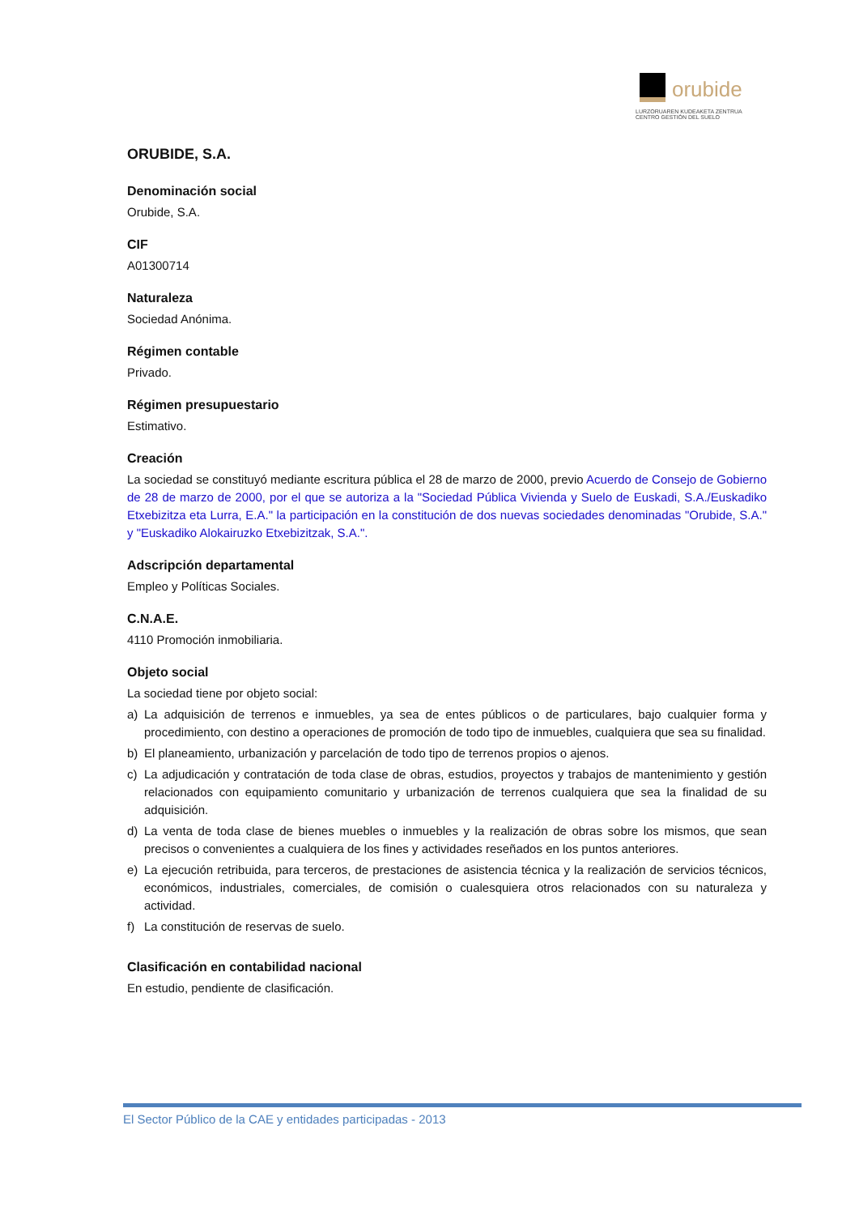orubide
LURZORUAREN KUDEAKETA ZENTRUA
CENTRO GESTIÓN DEL SUELO
ORUBIDE, S.A.
Denominación social
Orubide, S.A.
CIF
A01300714
Naturaleza
Sociedad Anónima.
Régimen contable
Privado.
Régimen presupuestario
Estimativo.
Creación
La sociedad se constituyó mediante escritura pública el 28 de marzo de 2000, previo Acuerdo de Consejo de Gobierno de 28 de marzo de 2000, por el que se autoriza a la "Sociedad Pública Vivienda y Suelo de Euskadi, S.A./Euskadiko Etxebizitza eta Lurra, E.A." la participación en la constitución de dos nuevas sociedades denominadas "Orubide, S.A." y "Euskadiko Alokairuzko Etxebizitzak, S.A.".
Adscripción departamental
Empleo y Políticas Sociales.
C.N.A.E.
4110 Promoción inmobiliaria.
Objeto social
La sociedad tiene por objeto social:
a) La adquisición de terrenos e inmuebles, ya sea de entes públicos o de particulares, bajo cualquier forma y procedimiento, con destino a operaciones de promoción de todo tipo de inmuebles, cualquiera que sea su finalidad.
b) El planeamiento, urbanización y parcelación de todo tipo de terrenos propios o ajenos.
c) La adjudicación y contratación de toda clase de obras, estudios, proyectos y trabajos de mantenimiento y gestión relacionados con equipamiento comunitario y urbanización de terrenos cualquiera que sea la finalidad de su adquisición.
d) La venta de toda clase de bienes muebles o inmuebles y la realización de obras sobre los mismos, que sean precisos o convenientes a cualquiera de los fines y actividades reseñados en los puntos anteriores.
e) La ejecución retribuida, para terceros, de prestaciones de asistencia técnica y la realización de servicios técnicos, económicos, industriales, comerciales, de comisión o cualesquiera otros relacionados con su naturaleza y actividad.
f) La constitución de reservas de suelo.
Clasificación en contabilidad nacional
En estudio, pendiente de clasificación.
El Sector Público de la CAE y entidades participadas - 2013